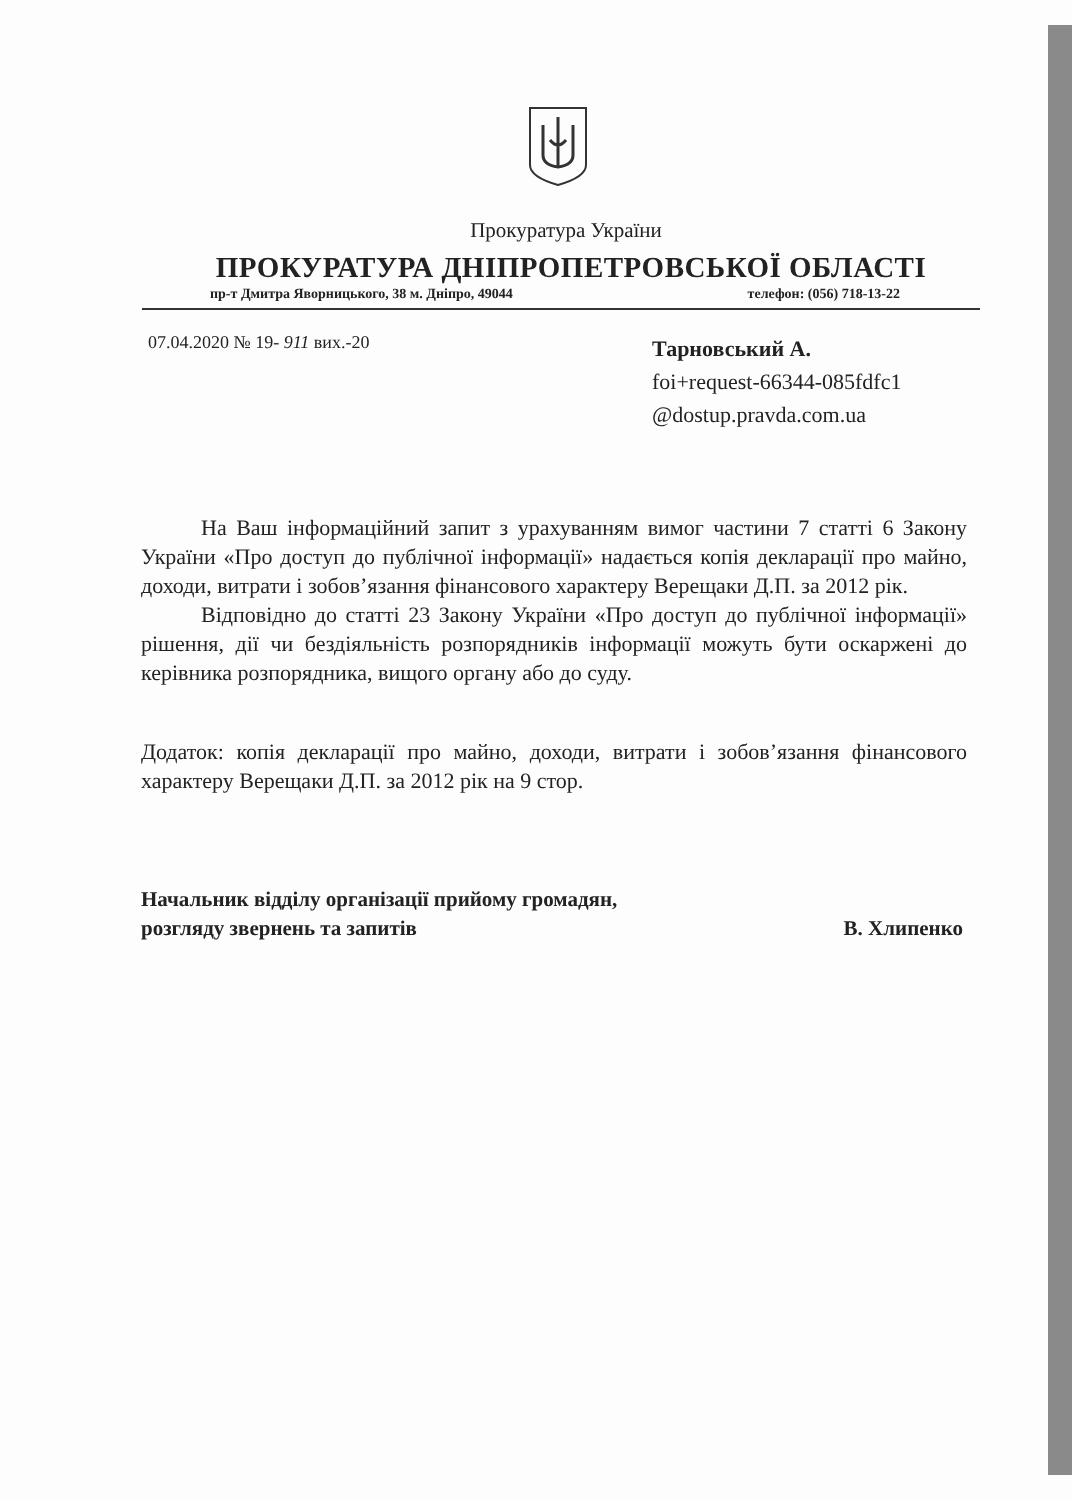Прокуратура України
ПРОКУРАТУРА ДНІПРОПЕТРОВСЬКОЇ ОБЛАСТІ
пр-т Дмитра Яворницького, 38 м. Дніпро, 49044 телефон: (056) 718-13-22
07.04.2020 № 19- 911 вих.-20
Тарновський А.
foi+request-66344-085fdfc1
@dostup.pravda.com.ua
На Ваш інформаційний запит з урахуванням вимог частини 7 статті 6 Закону України «Про доступ до публічної інформації» надається копія декларації про майно, доходи, витрати і зобов’язання фінансового характеру Верещаки Д.П. за 2012 рік.
Відповідно до статті 23 Закону України «Про доступ до публічної інформації» рішення, дії чи бездіяльність розпорядників інформації можуть бути оскаржені до керівника розпорядника, вищого органу або до суду.
Додаток: копія декларації про майно, доходи, витрати і зобов’язання фінансового характеру Верещаки Д.П. за 2012 рік на 9 стор.
Начальник відділу організації прийому громадян, розгляду звернень та запитів
В. Хлипенко